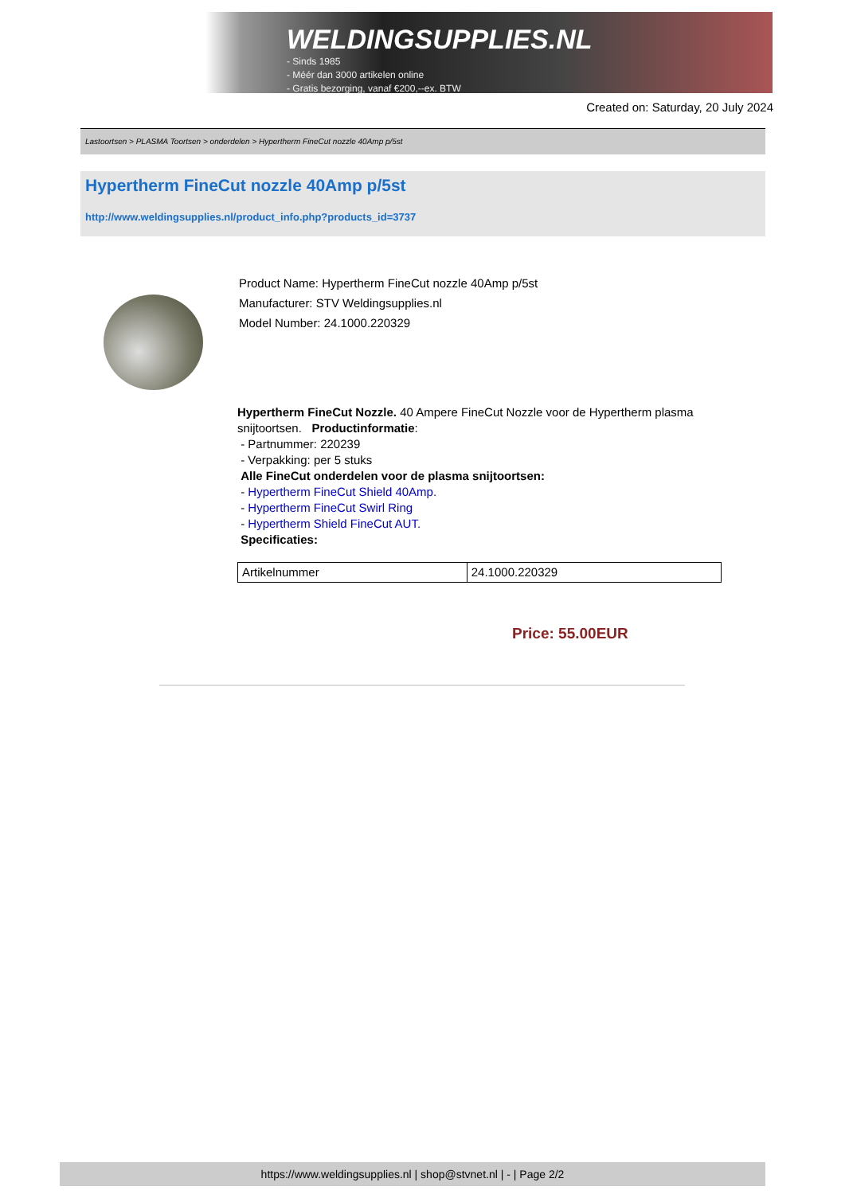WELDINGSUPPLIES.NL
- Sinds 1985
- Méér dan 3000 artikelen online
- Gratis bezorging, vanaf €200,--ex. BTW
Created on: Saturday, 20 July 2024
Lastoortsen > PLASMA Toortsen > onderdelen > Hypertherm FineCut nozzle 40Amp p/5st
Hypertherm FineCut nozzle 40Amp p/5st
http://www.weldingsupplies.nl/product_info.php?products_id=3737
Product Name: Hypertherm FineCut nozzle 40Amp p/5st
Manufacturer: STV Weldingsupplies.nl
Model Number: 24.1000.220329
Hypertherm FineCut Nozzle. 40 Ampere FineCut Nozzle voor de Hypertherm plasma snijtoortsen. Productinformatie:
- Partnummer: 220239
- Verpakking: per 5 stuks
Alle FineCut onderdelen voor de plasma snijtoortsen:
- Hypertherm FineCut Shield 40Amp.
- Hypertherm FineCut Swirl Ring
- Hypertherm Shield FineCut AUT.
Specificaties:
| Artikelnummer | 24.1000.220329 |
Price: 55.00EUR
https://www.weldingsupplies.nl | shop@stvnet.nl | - | Page 2/2